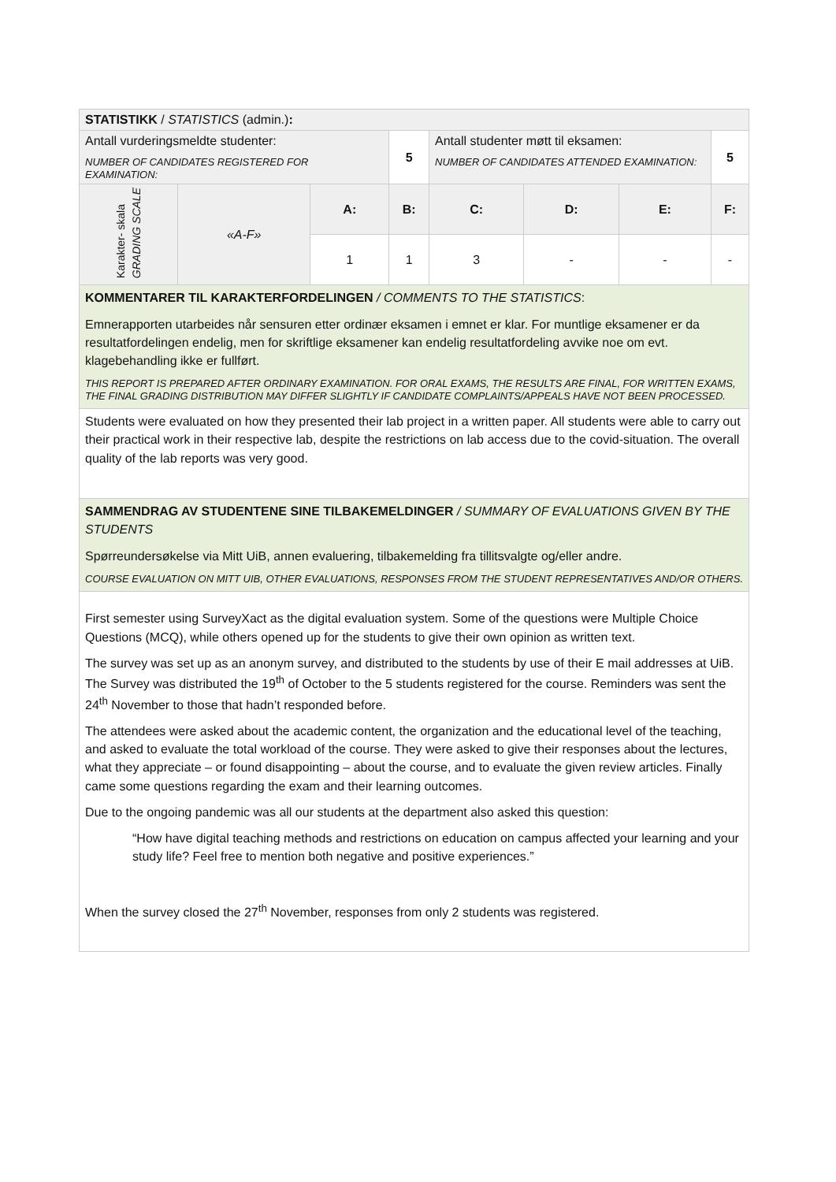| STATISTIKK / STATISTICS (admin.) : | | | | | | | |
| Antall vurderingsmeldte studenter: NUMBER OF CANDIDATES REGISTERED FOR EXAMINATION: | | | 5 | Antall studenter møtt til eksamen: NUMBER OF CANDIDATES ATTENDED EXAMINATION: | | | 5 |
| Karakter- skala GRADING SCALE | «A-F» | A: | B: | C: | D: | E: | F: |
| | | 1 | 1 | 3 | - | - | - |
| KOMMENTARER TIL KARAKTERFORDELINGEN / COMMENTS TO THE STATISTICS : Emnerapporten utarbeides når sensuren etter ordinær eksamen i emnet er klar. For muntlige eksamener er da resultatfordelingen endelig, men for skriftlige eksamener kan endelig resultatfordeling avvike noe om evt. klagebehandling ikke er fullført. THIS REPORT IS PREPARED AFTER ORDINARY EXAMINATION. FOR ORAL EXAMS, THE RESULTS ARE FINAL, FOR WRITTEN EXAMS, THE FINAL GRADING DISTRIBUTION MAY DIFFER SLIGHTLY IF CANDIDATE COMPLAINTS/APPEALS HAVE NOT BEEN PROCESSED. | | | | | | | |
| Students were evaluated on how they presented their lab project in a written paper. All students were able to carry out their practical work in their respective lab, despite the restrictions on lab access due to the covid-situation. The overall quality of the lab reports was very good. | | | | | | | |
| SAMMENDRAG AV STUDENTENE SINE TILBAKEMELDINGER / SUMMARY OF EVALUATIONS GIVEN BY THE STUDENTS Spørreundersøkelse via Mitt UiB, annen evaluering, tilbakemelding fra tillitsvalgte og/eller andre. COURSE EVALUATION ON MITT UIB, OTHER EVALUATIONS, RESPONSES FROM THE STUDENT REPRESENTATIVES AND/OR OTHERS. | | | | | | | |
| First semester using SurveyXact as the digital evaluation system. Some of the questions were Multiple Choice Questions (MCQ), while others opened up for the students to give their own opinion as written text. The survey was set up as an anonym survey, and distributed to the students by use of their E mail addresses at UiB. The Survey was distributed the 19<sup>th</sup> of October to the 5 students registered for the course. Reminders was sent the 24<sup>th</sup> November to those that hadn’t responded before. The attendees were asked about the academic content, the organization and the educational level of the teaching, and asked to evaluate the total workload of the course. They were asked to give their responses about the lectures, what they appreciate – or found disappointing – about the course, and to evaluate the given review articles. Finally came some questions regarding the exam and their learning outcomes. Due to the ongoing pandemic was all our students at the department also asked this question: “How have digital teaching methods and restrictions on education on campus affected your learning and your study life? Feel free to mention both negative and positive experiences.” When the survey closed the 27<sup>th</sup> November, responses from only 2 students was registered. | | | | | | | |